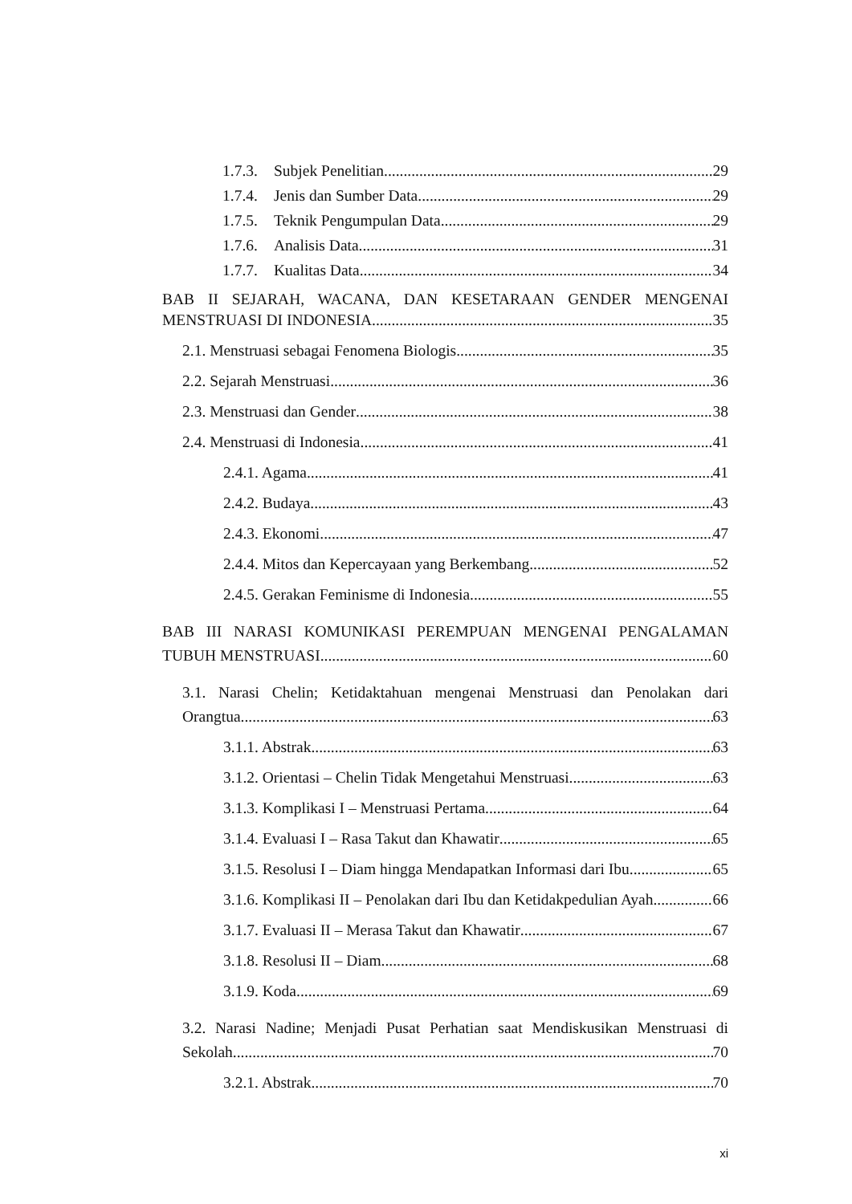1.7.3. Subjek Penelitian 29
1.7.4. Jenis dan Sumber Data 29
1.7.5. Teknik Pengumpulan Data 29
1.7.6. Analisis Data 31
1.7.7. Kualitas Data 34
BAB II SEJARAH, WACANA, DAN KESETARAAN GENDER MENGENAI
MENSTRUASI DI INDONESIA 35
2.1. Menstruasi sebagai Fenomena Biologis 35
2.2. Sejarah Menstruasi 36
2.3. Menstruasi dan Gender 38
2.4. Menstruasi di Indonesia 41
2.4.1. Agama 41
2.4.2. Budaya 43
2.4.3. Ekonomi 47
2.4.4. Mitos dan Kepercayaan yang Berkembang 52
2.4.5. Gerakan Feminisme di Indonesia 55
BAB III NARASI KOMUNIKASI PEREMPUAN MENGENAI PENGALAMAN
TUBUH MENSTRUASI 60
3.1. Narasi Chelin; Ketidaktahuan mengenai Menstruasi dan Penolakan dari
Orangtua 63
3.1.1. Abstrak 63
3.1.2. Orientasi – Chelin Tidak Mengetahui Menstruasi 63
3.1.3. Komplikasi I – Menstruasi Pertama 64
3.1.4. Evaluasi I – Rasa Takut dan Khawatir 65
3.1.5. Resolusi I – Diam hingga Mendapatkan Informasi dari Ibu 65
3.1.6. Komplikasi II – Penolakan dari Ibu dan Ketidakpedulian Ayah 66
3.1.7. Evaluasi II – Merasa Takut dan Khawatir 67
3.1.8. Resolusi II – Diam 68
3.1.9. Koda 69
3.2. Narasi Nadine; Menjadi Pusat Perhatian saat Mendiskusikan Menstruasi di
Sekolah 70
3.2.1. Abstrak 70
xi